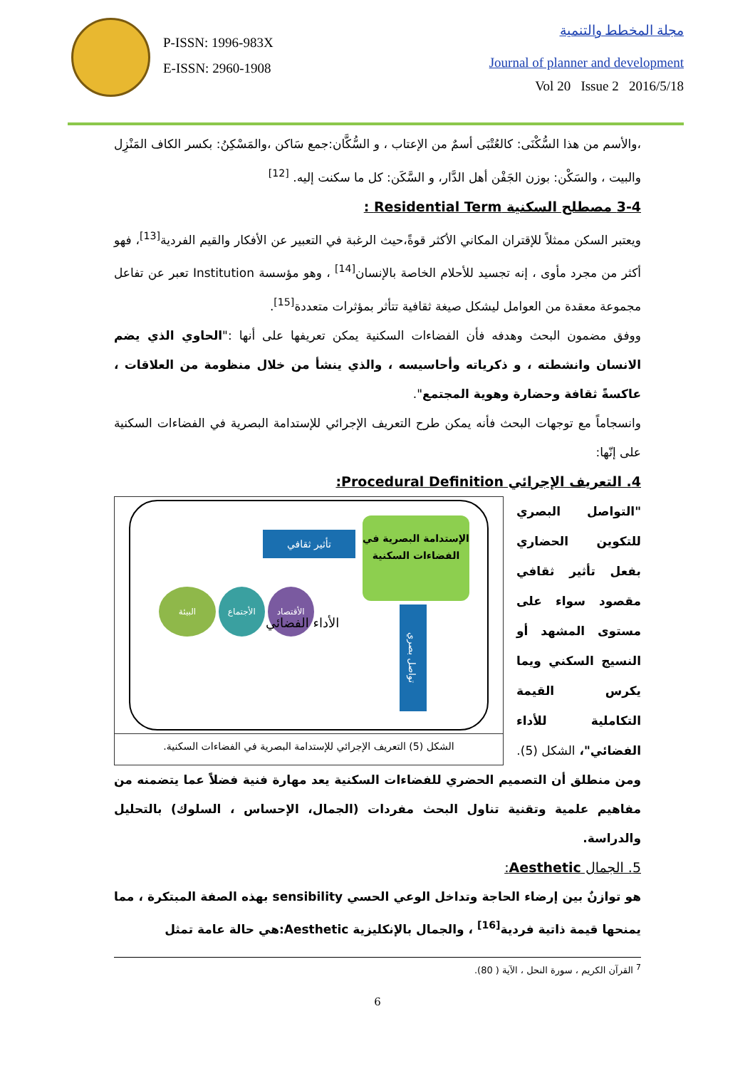P-ISSN: 1996-983X
E-ISSN: 2960-1908
مجلة المخطط والتنمية
Journal of planner and development
Vol 20 Issue 2 2016/5/18
،والأسم من هذا السُّكْنَى: كالعُتْبَى أسمٌ من الإعتاب ، و السُّكَّان:جمع سَاكن ،والمَسْكِنُ: بكسر الكاف المَنْزِل والبيت ، والسَكْن: بوزن الجَفْن أهل الدَّار، و السَّكَن: كل ما سكنت إليه. <sup>[12]</sup>
3-4 مصطلح السكنية Residential Term :
ويعتبر السكن ممثلاً للإقتران المكاني الأكثر قوةً،حيث الرغبة في التعبير عن الأفكار والقيم الفردية<sup>[13]</sup>، فهو أكثر من مجرد مأوى ، إنه تجسيد للأحلام الخاصة بالإنسان<sup>[14]</sup> ، وهو مؤسسة Institution تعبر عن تفاعل مجموعة معقدة من العوامل ليشكل صيغة ثقافية تتأثر بمؤثرات متعددة<sup>[15]</sup>.
ووفق مضمون البحث وهدفه فأن الفضاءات السكنية يمكن تعريفها على أنها :"الحاوي الذي يضم الانسان وانشطته ، و ذكرياته وأحاسيسه ، والذي ينشأ من خلال منظومة من العلاقات ، عاكسةً ثقافة وحضارة وهوية المجتمع".
وانسجاماً مع توجهات البحث فأنه يمكن طرح التعريف الإجرائي للإستدامة البصرية في الفضاءات السكنية على إنّها:
4. التعريف الإجرائي Procedural Definition:
"التواصل البصري للتكوين الحضاري بفعل تأثير ثقافي مقصود سواء على مستوى المشهد أو النسيج السكني ويما يكرس القيمة التكاملية للأداء الفضائي"، الشكل (5).
الإستدامة البصرية في الفضاءات السكنية
تأثير ثقافي
تواصل بصري
الأقتصاد الأجتماع البيئة
الأداء الفضائي
الشكل (5) التعريف الإجرائي للإستدامة البصرية في الفضاءات السكنية.
ومن منطلق أن التصميم الحضري للفضاءات السكنية يعد مهارة فنية فضلاً عما يتضمنه من مفاهيم علمية وتقنية تناول البحث مفردات (الجمال، الإحساس ، السلوك) بالتحليل والدراسة.
5. الجمال Aesthetic:
هو توازنٌ بين إرضاء الحاجة وتداخل الوعي الحسي sensibility بهذه الصفة المبتكرة ، مما يمنحها قيمة ذاتية فردية<sup>[16]</sup> ، والجمال بالإنكليزية Aesthetic:هي حالة عامة تمثل
<sup>7</sup> القرآن الكريم ، سورة النحل ، الآية ( 80).
6